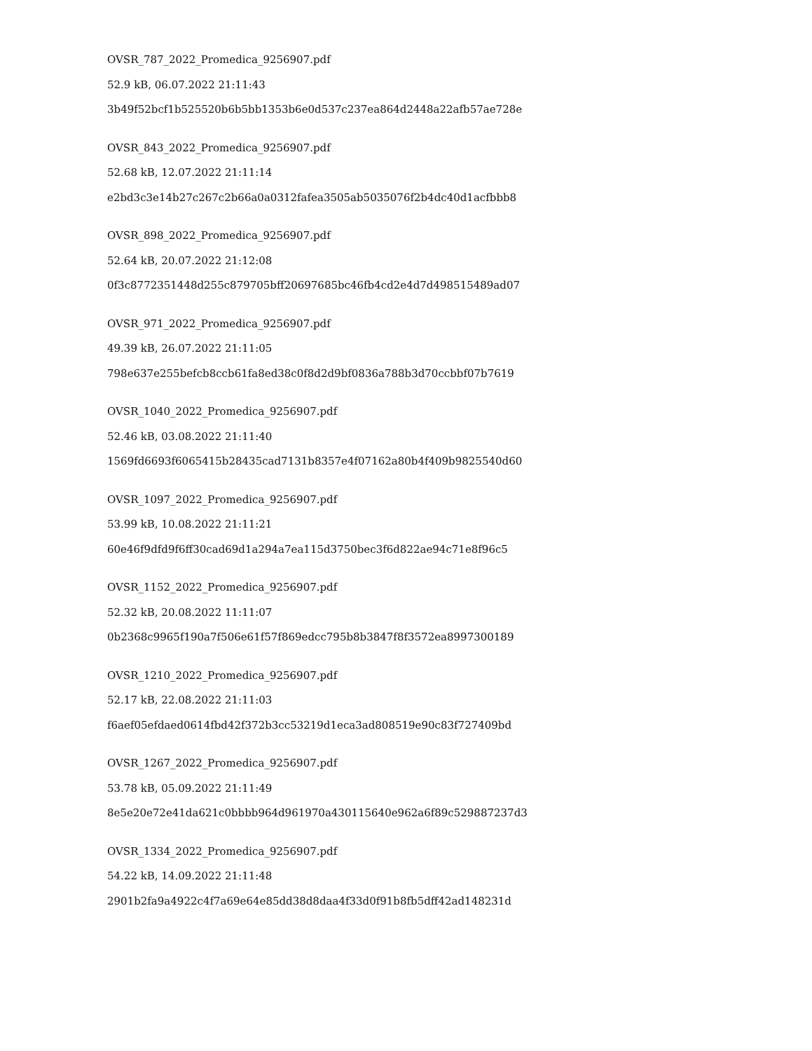OVSR_787_2022_Promedica_9256907.pdf
52.9 kB, 06.07.2022 21:11:43
3b49f52bcf1b525520b6b5bb1353b6e0d537c237ea864d2448a22afb57ae728e
OVSR_843_2022_Promedica_9256907.pdf
52.68 kB, 12.07.2022 21:11:14
e2bd3c3e14b27c267c2b66a0a0312fafea3505ab5035076f2b4dc40d1acfbbb8
OVSR_898_2022_Promedica_9256907.pdf
52.64 kB, 20.07.2022 21:12:08
0f3c8772351448d255c879705bff20697685bc46fb4cd2e4d7d498515489ad07
OVSR_971_2022_Promedica_9256907.pdf
49.39 kB, 26.07.2022 21:11:05
798e637e255befcb8ccb61fa8ed38c0f8d2d9bf0836a788b3d70ccbbf07b7619
OVSR_1040_2022_Promedica_9256907.pdf
52.46 kB, 03.08.2022 21:11:40
1569fd6693f6065415b28435cad7131b8357e4f07162a80b4f409b9825540d60
OVSR_1097_2022_Promedica_9256907.pdf
53.99 kB, 10.08.2022 21:11:21
60e46f9dfd9f6ff30cad69d1a294a7ea115d3750bec3f6d822ae94c71e8f96c5
OVSR_1152_2022_Promedica_9256907.pdf
52.32 kB, 20.08.2022 11:11:07
0b2368c9965f190a7f506e61f57f869edcc795b8b3847f8f3572ea8997300189
OVSR_1210_2022_Promedica_9256907.pdf
52.17 kB, 22.08.2022 21:11:03
f6aef05efdaed0614fbd42f372b3cc53219d1eca3ad808519e90c83f727409bd
OVSR_1267_2022_Promedica_9256907.pdf
53.78 kB, 05.09.2022 21:11:49
8e5e20e72e41da621c0bbbb964d961970a430115640e962a6f89c529887237d3
OVSR_1334_2022_Promedica_9256907.pdf
54.22 kB, 14.09.2022 21:11:48
2901b2fa9a4922c4f7a69e64e85dd38d8daa4f33d0f91b8fb5dff42ad148231d